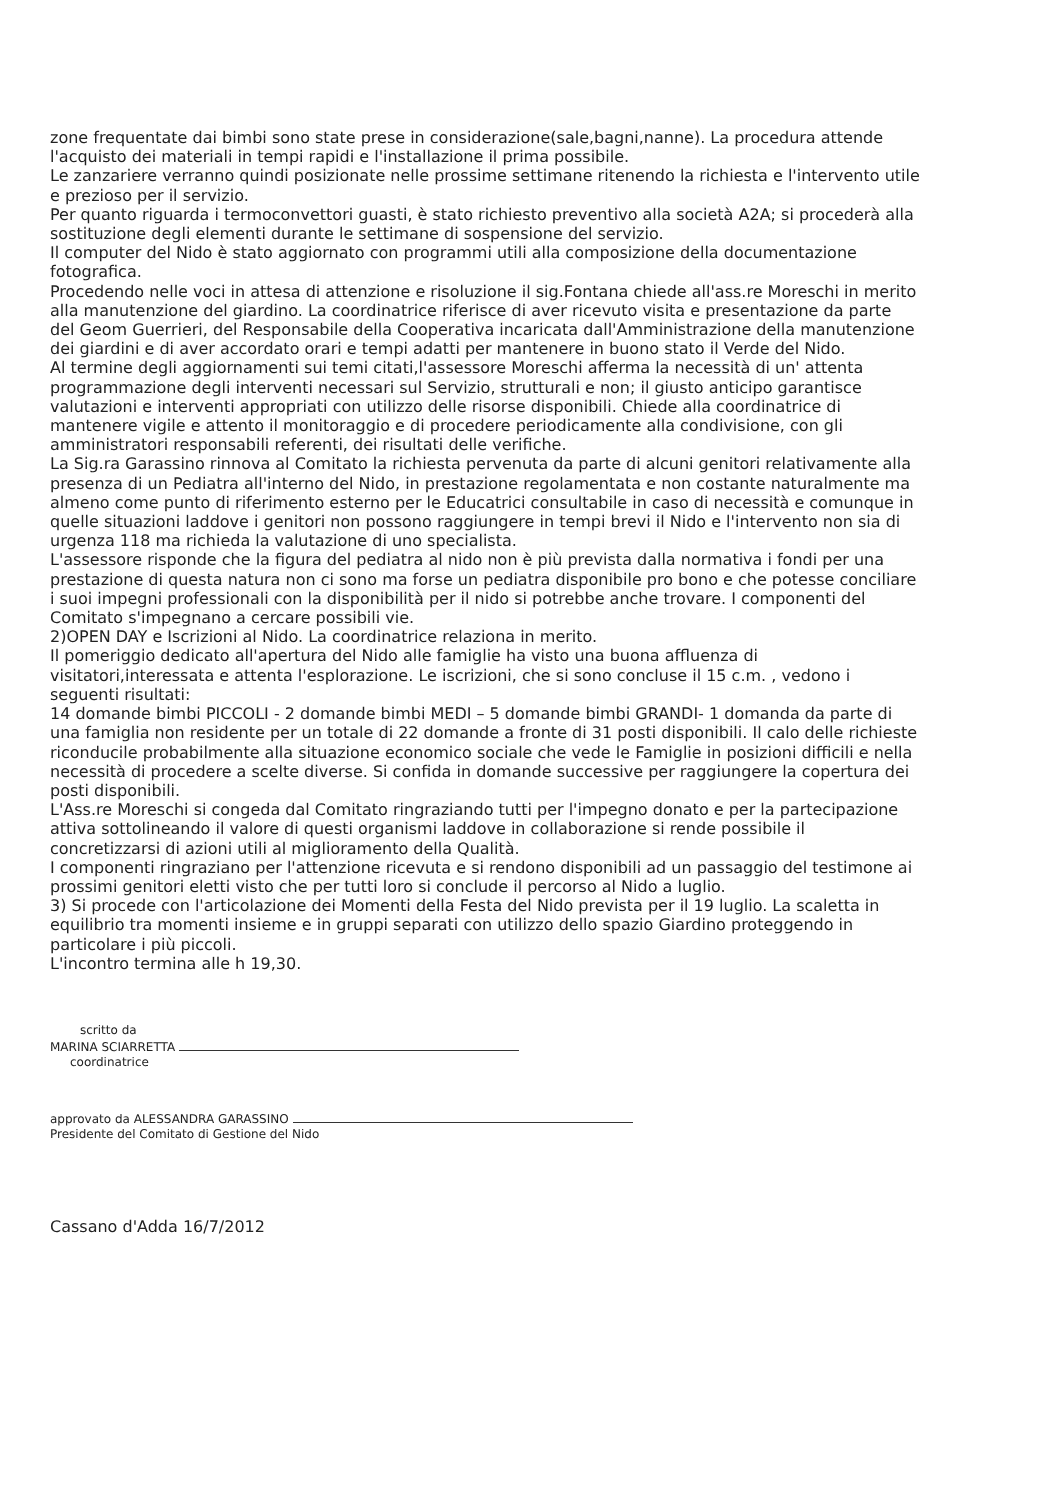zone frequentate dai bimbi sono state prese in considerazione(sale,bagni,nanne). La procedura attende l'acquisto dei materiali in tempi rapidi e l'installazione il prima possibile.
Le zanzariere verranno quindi posizionate nelle prossime settimane ritenendo la richiesta e l'intervento utile e prezioso per il servizio.
Per quanto riguarda i termoconvettori guasti, è stato richiesto preventivo alla società A2A; si procederà alla sostituzione degli elementi durante le settimane di sospensione del servizio.
Il computer del Nido è stato aggiornato con programmi utili alla composizione della documentazione fotografica.
Procedendo nelle voci in attesa di attenzione e risoluzione il sig.Fontana chiede all'ass.re Moreschi in merito alla manutenzione del giardino. La coordinatrice riferisce di aver ricevuto visita e presentazione da parte del Geom Guerrieri, del Responsabile della Cooperativa incaricata dall'Amministrazione della manutenzione dei giardini e di aver accordato orari e tempi adatti per mantenere in buono stato il Verde del Nido.
Al termine degli aggiornamenti sui temi citati,l'assessore Moreschi afferma la necessità di un' attenta programmazione degli interventi necessari sul Servizio, strutturali e non; il giusto anticipo garantisce valutazioni e interventi appropriati con utilizzo delle risorse disponibili. Chiede alla coordinatrice di mantenere vigile e attento il monitoraggio e di procedere periodicamente alla condivisione, con gli amministratori responsabili referenti, dei risultati delle verifiche.
La Sig.ra Garassino rinnova al Comitato la richiesta pervenuta da parte di alcuni genitori relativamente alla presenza di un Pediatra all'interno del Nido, in prestazione regolamentata e non costante naturalmente ma almeno come punto di riferimento esterno per le Educatrici consultabile in caso di necessità e comunque in quelle situazioni laddove i genitori non possono raggiungere in tempi brevi il Nido e l'intervento non sia di urgenza 118 ma richieda la valutazione di uno specialista.
L'assessore risponde che la figura del pediatra al nido non è più prevista dalla normativa i fondi per una prestazione di questa natura non ci sono ma forse un pediatra disponibile pro bono e che potesse conciliare i suoi impegni professionali con la disponibilità per il nido si potrebbe anche trovare. I componenti del Comitato s'impegnano a cercare possibili vie.
2)OPEN DAY e Iscrizioni al Nido. La coordinatrice relaziona in merito.
Il pomeriggio dedicato all'apertura del Nido alle famiglie ha visto una buona affluenza di visitatori,interessata e attenta l'esplorazione. Le iscrizioni, che si sono concluse il 15 c.m. , vedono i seguenti risultati:
14 domande bimbi PICCOLI - 2 domande bimbi MEDI – 5 domande bimbi GRANDI- 1 domanda da parte di una famiglia non residente per un totale di 22 domande a fronte di 31 posti disponibili. Il calo delle richieste riconducile probabilmente alla situazione economico sociale che vede le Famiglie in posizioni difficili e nella necessità di procedere a scelte diverse. Si confida in domande successive per raggiungere la copertura dei posti disponibili.
L'Ass.re Moreschi si congeda dal Comitato ringraziando tutti per l'impegno donato e per la partecipazione attiva sottolineando il valore di questi organismi laddove in collaborazione si rende possibile il concretizzarsi di azioni utili al miglioramento della Qualità.
I componenti ringraziano per l'attenzione ricevuta e si rendono disponibili ad un passaggio del testimone ai prossimi genitori eletti visto che per tutti loro si conclude il percorso al Nido a luglio.
3) Si procede con l'articolazione dei Momenti della Festa del Nido prevista per il 19 luglio. La scaletta in equilibrio tra momenti insieme e in gruppi separati con utilizzo dello spazio Giardino proteggendo in particolare i più piccoli.
L'incontro termina alle h 19,30.
scritto da
MARINA SCIARRETTA
coordinatrice
approvato da ALESSANDRA GARASSINO
Presidente del Comitato di Gestione del Nido
Cassano d'Adda 16/7/2012